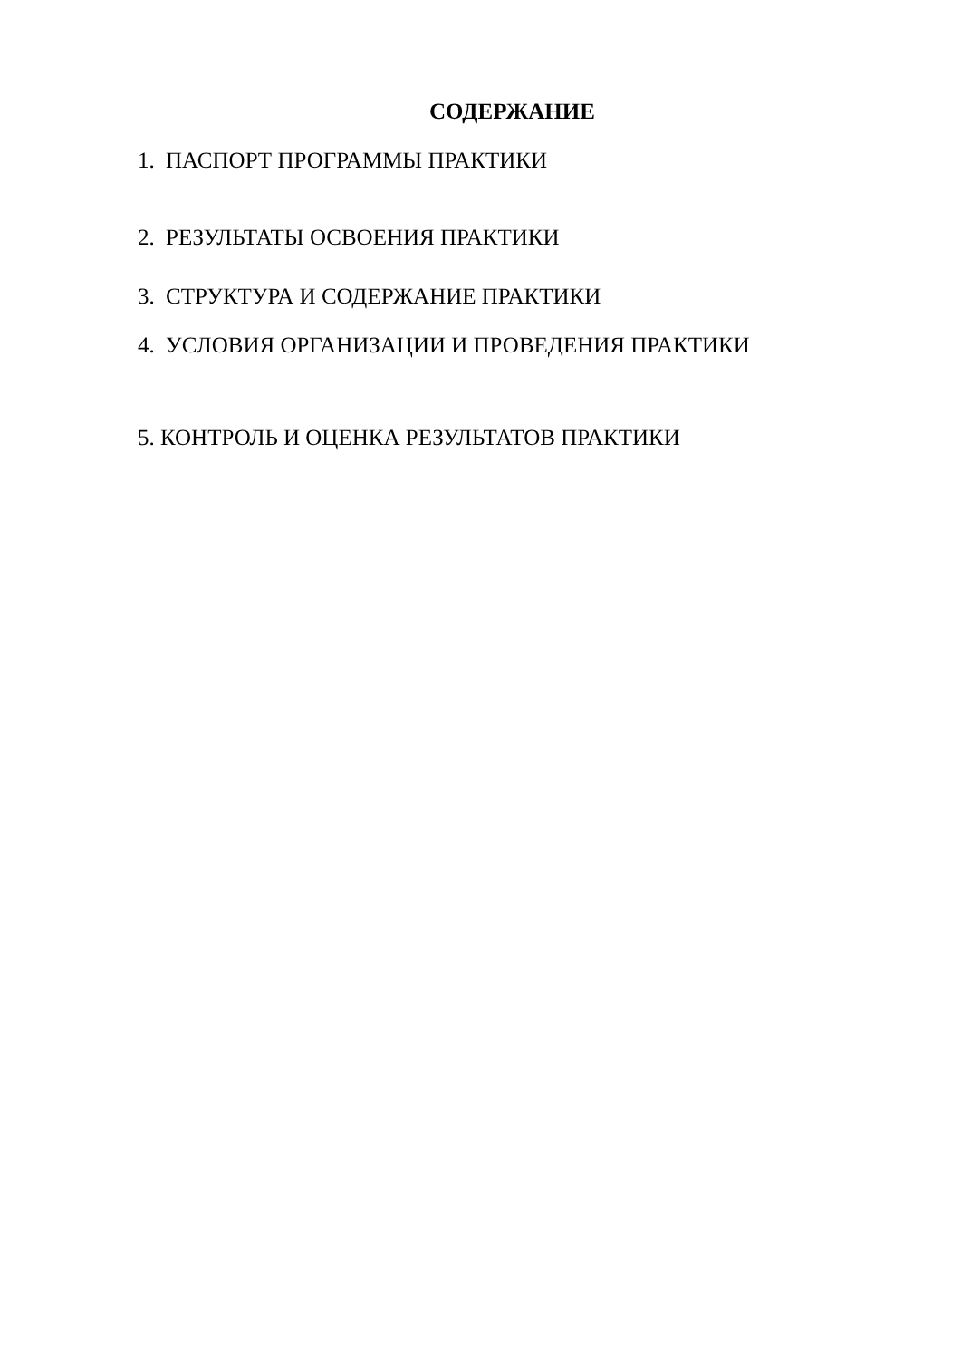СОДЕРЖАНИЕ
1. ПАСПОРТ ПРОГРАММЫ ПРАКТИКИ
2. РЕЗУЛЬТАТЫ ОСВОЕНИЯ ПРАКТИКИ
3. СТРУКТУРА И СОДЕРЖАНИЕ ПРАКТИКИ
4. УСЛОВИЯ ОРГАНИЗАЦИИ И ПРОВЕДЕНИЯ ПРАКТИКИ
5. КОНТРОЛЬ И ОЦЕНКА РЕЗУЛЬТАТОВ ПРАКТИКИ